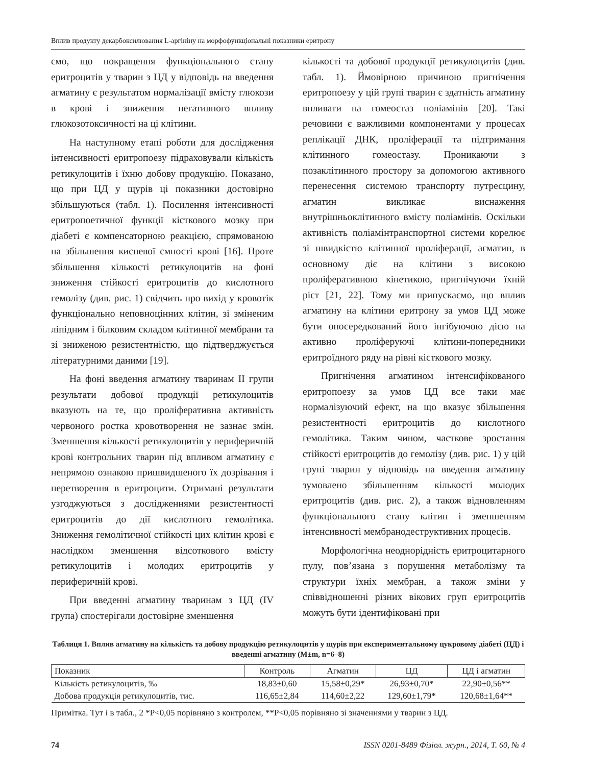Вплив продукту декарбоксилювання L-аргініну на морфофункціональні показники еритрону
ємо, що покращення функціонального стану еритроцитів у тварин з ЦД у відповідь на введення агматину є результатом нормалізації вмісту глюкози в крові і зниження негативного впливу глюкозотоксичності на ці клітини.
На наступному етапі роботи для дослідження інтенсивності еритропоезу підраховували кількість ретикулоцитів і їхню добову продукцію. Показано, що при ЦД у щурів ці показники достовірно збільшуються (табл. 1). Посилення інтенсивності еритропоетичної функції кісткового мозку при діабеті є компенсаторною реакцією, спрямованою на збільшення кисневої ємності крові [16]. Проте збільшення кількості ретикулоцитів на фоні зниження стійкості еритроцитів до кислотного гемолізу (див. рис. 1) свідчить про вихід у кровотік функціонально неповноцінних клітин, зі зміненим ліпідним і білковим складом клітинної мембрани та зі зниженою резистентністю, що підтверджується літературними даними [19].
На фоні введення агматину тваринам II групи результати добової продукції ретикулоцитів вказують на те, що проліферативна активність червоного ростка кровотворення не зазнає змін. Зменшення кількості ретикулоцитів у периферичній крові контрольних тварин під впливом агматину є непрямою ознакою пришвидшеного їх дозрівання і перетворення в еритроцити. Отримані результати узгоджуються з дослідженнями резистентності еритроцитів до дії кислотного гемолітика. Зниження гемолітичної стійкості цих клітин крові є наслідком зменшення відсоткового вмісту ретикулоцитів і молодих еритроцитів у периферичній крові.
При введенні агматину тваринам з ЦД (IV група) спостерігали достовірне зменшення
кількості та добової продукції ретикулоцитів (див. табл. 1). Ймовірною причиною пригнічення еритропоезу у цій групі тварин є здатність агматину впливати на гомеостаз поліамінів [20]. Такі речовини є важливими компонентами у процесах реплікації ДНК, проліферації та підтримання клітинного гомеостазу. Проникаючи з позаклітинного простору за допомогою активного перенесення системою транспорту путресцину, агматин викликає виснаження внутрішньоклітинного вмісту поліамінів. Оскільки активність поліамінтранспортної системи корелює зі швидкістю клітинної проліферації, агматин, в основному діє на клітини з високою проліферативною кінетикою, пригнічуючи їхній ріст [21, 22]. Тому ми припускаємо, що вплив агматину на клітини еритрону за умов ЦД може бути опосередкований його інгібуючою дією на активно проліферуючі клітини-попередники еритроїдного ряду на рівні кісткового мозку.
Пригнічення агматином інтенсифікованого еритропоезу за умов ЦД все таки має нормалізуючий ефект, на що вказує збільшення резистентності еритроцитів до кислотного гемолітика. Таким чином, часткове зростання стійкості еритроцитів до гемолізу (див. рис. 1) у цій групі тварин у відповідь на введення агматину зумовлено збільшенням кількості молодих еритроцитів (див. рис. 2), а також відновленням функціонального стану клітин і зменшенням інтенсивності мембранодеструктивних процесів.
Морфологічна неоднорідність еритроцитарного пулу, пов’язана з порушення метаболізму та структури їхніх мембран, а також зміни у співвідношенні різних вікових груп еритроцитів можуть бути ідентифіковані при
Таблиця 1. Вплив агматину на кількість та добову продукцію ретикулоцитів у щурів при експериментальному цукровому діабеті (ЦД) і введенні агматину (M±m, n=6–8)
| Показник | Контроль | Агматин | ЦД | ЦД і агматин |
| --- | --- | --- | --- | --- |
| Кількість ретикулоцитів, ‰ | 18,83±0,60 | 15,58±0,29* | 26,93±0,70* | 22,90±0,56** |
| Добова продукція ретикулоцитів, тис. | 116,65±2,84 | 114,60±2,22 | 129,60±1,79* | 120,68±1,64** |
Примітка. Тут і в табл., 2 *P<0,05 порівняно з контролем, **P<0,05 порівняно зі значеннями у тварин з ЦД.
74 ISSN 0201-8489 Фізіол. журн., 2014, Т. 60, № 4